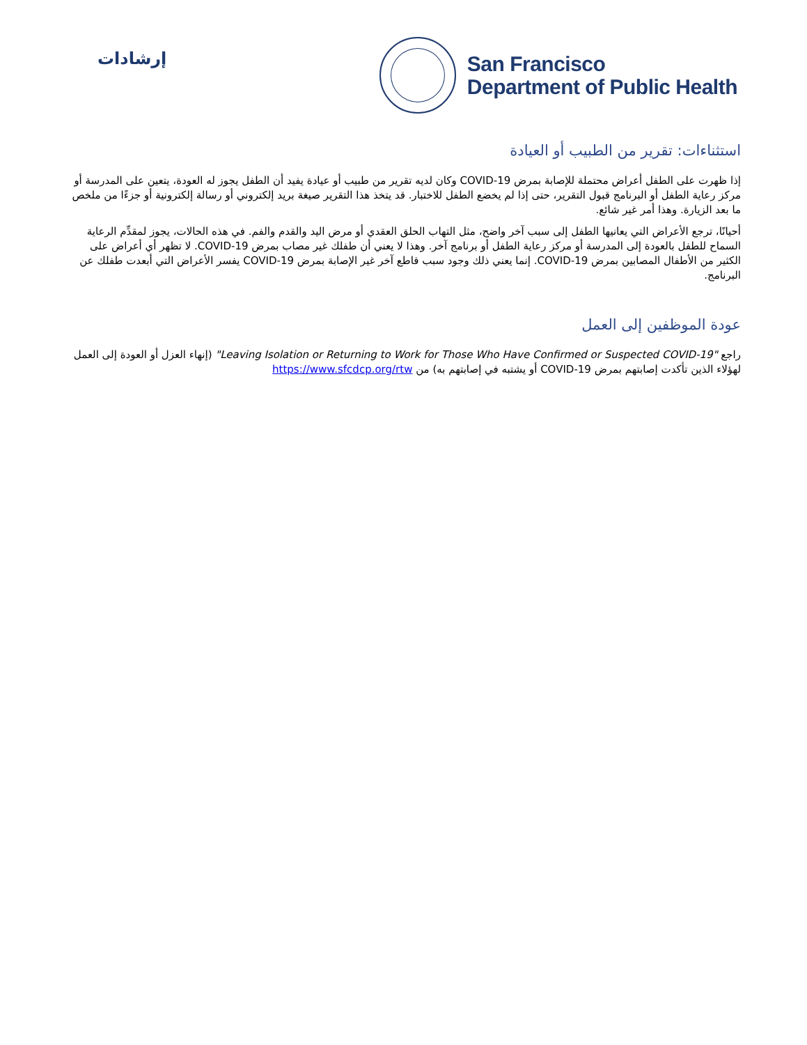إرشادات
San Francisco
Department of Public Health
استثناءات: تقرير من الطبيب أو العيادة
إذا ظهرت على الطفل أعراض محتملة للإصابة بمرض COVID-19 وكان لديه تقرير من طبيب أو عيادة يفيد أن الطفل يجوز له العودة، يتعين على المدرسة أو مركز رعاية الطفل أو البرنامج قبول التقرير، حتى إذا لم يخضع الطفل للاختبار. قد يتخذ هذا التقرير صيغة بريد إلكتروني أو رسالة إلكترونية أو جزءًا من ملخص ما بعد الزيارة. وهذا أمر غير شائع.
أحيانًا، ترجع الأعراض التي يعانيها الطفل إلى سبب آخر واضح، مثل التهاب الحلق العقدي أو مرض اليد والقدم والفم. في هذه الحالات، يجوز لمقدِّم الرعاية السماح للطفل بالعودة إلى المدرسة أو مركز رعاية الطفل أو برنامج آخر. وهذا لا يعني أن طفلك غير مصاب بمرض COVID-19. لا تظهر أي أعراض على الكثير من الأطفال المصابين بمرض COVID-19. إنما يعني ذلك وجود سبب قاطع آخر غير الإصابة بمرض COVID-19 يفسر الأعراض التي أبعدت طفلك عن البرنامج.
عودة الموظفين إلى العمل
راجع "Leaving Isolation or Returning to Work for Those Who Have Confirmed or Suspected COVID-19" (إنهاء العزل أو العودة إلى العمل لهؤلاء الذين تأكدت إصابتهم بمرض COVID-19 أو يشتبه في إصابتهم به) من https://www.sfcdcp.org/rtw